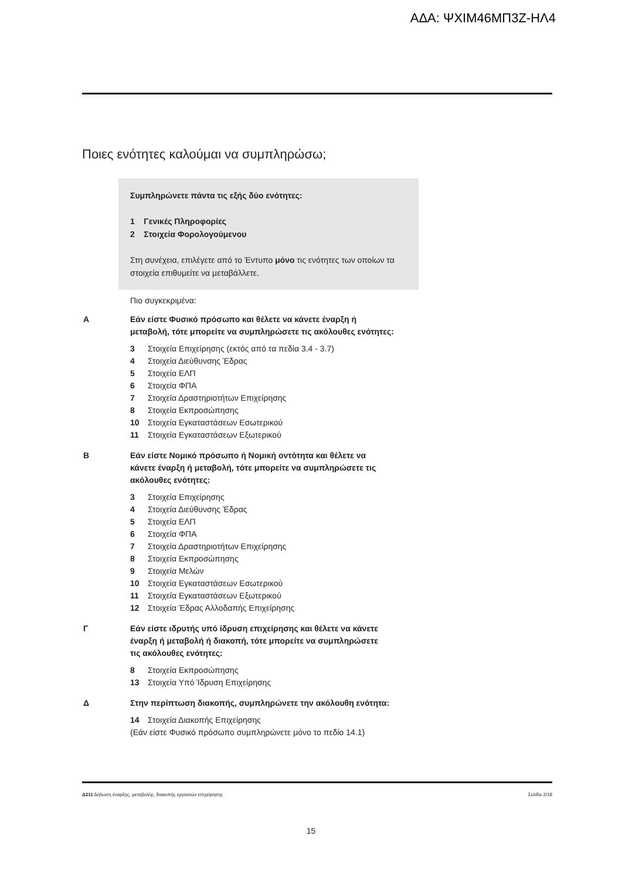ΑΔΑ: ΨΧΙΜ46ΜΠ3Ζ-ΗΛ4
Ποιες ενότητες καλούμαι να συμπληρώσω;
Συμπληρώνετε πάντα τις εξής δύο ενότητες:
1 Γενικές Πληροφορίες
2 Στοιχεία Φορολογούμενου
Στη συνέχεια, επιλέγετε από το Έντυπο μόνο τις ενότητες των οποίων τα στοιχεία επιθυμείτε να μεταβάλλετε.
Πιο συγκεκριμένα:
Α Εάν είστε Φυσικό πρόσωπο και θέλετε να κάνετε έναρξη ή
μεταβολή, τότε μπορείτε να συμπληρώσετε τις ακόλουθες ενότητες:
3 Στοιχεία Επιχείρησης (εκτός από τα πεδία 3.4 - 3.7)
4 Στοιχεία Διεύθυνσης Έδρας
5 Στοιχεία ΕΛΠ
6 Στοιχεία ΦΠΑ
7 Στοιχεία Δραστηριοτήτων Επιχείρησης
8 Στοιχεία Εκπροσώπησης
10 Στοιχεία Εγκαταστάσεων Εσωτερικού
11 Στοιχεία Εγκαταστάσεων Εξωτερικού
Β Εάν είστε Νομικό πρόσωπο ή Νομική οντότητα και θέλετε να
κάνετε έναρξη ή μεταβολή, τότε μπορείτε να συμπληρώσετε τις
ακόλουθες ενότητες:
3 Στοιχεία Επιχείρησης
4 Στοιχεία Διεύθυνσης Έδρας
5 Στοιχεία ΕΛΠ
6 Στοιχεία ΦΠΑ
7 Στοιχεία Δραστηριοτήτων Επιχείρησης
8 Στοιχεία Εκπροσώπησης
9 Στοιχεία Μελών
10 Στοιχεία Εγκαταστάσεων Εσωτερικού
11 Στοιχεία Εγκαταστάσεων Εξωτερικού
12 Στοιχεία Έδρας Αλλοδαπής Επιχείρησης
Γ Εάν είστε ιδρυτής υπό ίδρυση επιχείρησης και θέλετε να κάνετε
έναρξη ή μεταβολή ή διακοπή, τότε μπορείτε να συμπληρώσετε
τις ακόλουθες ενότητες:
8 Στοιχεία Εκπροσώπησης
13 Στοιχεία Υπό Ίδρυση Επιχείρησης
Δ Στην περίπτωση διακοπής, συμπληρώνετε την ακόλουθη ενότητα:
14 Στοιχεία Διακοπής Επιχείρησης
(Εάν είστε Φυσικό πρόσωπο συμπληρώνετε μόνο το πεδίο 14.1)
Δ211 Δήλωση έναρξης, μεταβολής, διακοπής εργασιών επιχείρησης Σελίδα 2/18
15